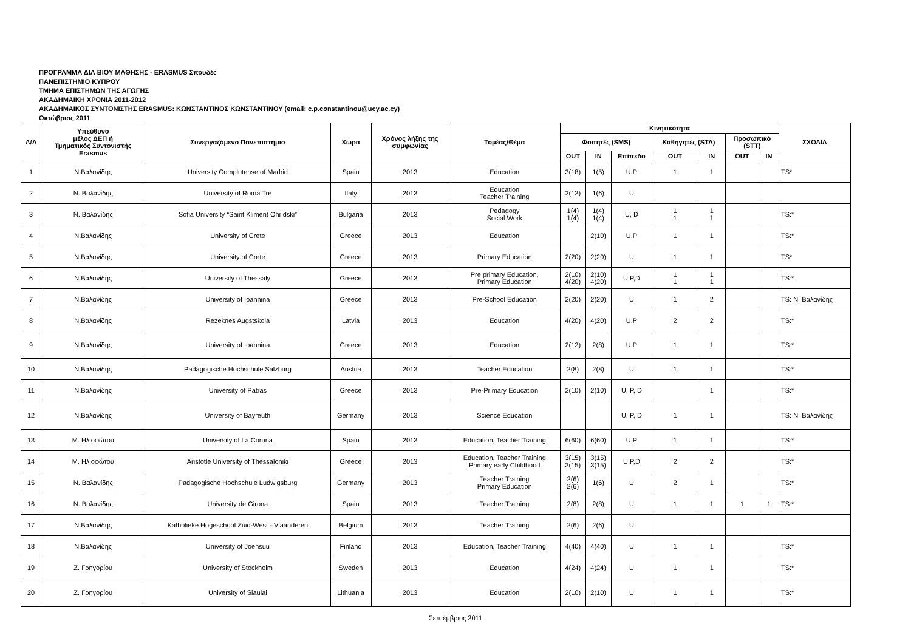ΠΡΟΓΡΑΜΜΑ ΔΙΑ ΒΙΟΥ ΜΑΘΗΣΗΣ - ERASMUS Σπουδές
ΠΑΝΕΠΙΣΤΗΜΙΟ ΚΥΠΡΟΥ
ΤΜΗΜΑ ΕΠΙΣΤΗΜΩΝ ΤΗΣ ΑΓΩΓΗΣ
ΑΚΑΔΗΜΑΙΚΗ ΧΡΟΝΙΑ 2011-2012
ΑΚΑΔΗΜΑΙΚΟΣ ΣΥΝΤΟΝΙΣΤΗΣ ERASMUS: ΚΩΝΣΤΑΝΤΙΝΟΣ ΚΩΝΣΤΑΝΤΙΝΟΥ (email: c.p.constantinou@ucy.ac.cy)
Οκτώβριος 2011
| Α/Α | Υπεύθυνο μέλος ΔΕΠ ή Τμηματικός Συντονιστής Erasmus | Συνεργαζόμενο Πανεπιστήμιο | Χώρα | Χρόνος λήξης της συμφωνίας | Τομέας/Θέμα | Κινητικότητα | | | | | | | ΣΧΟΛΙΑ |
| --- | --- | --- | --- | --- | --- | --- | --- | --- | --- | --- | --- | --- | --- |
| | | | | | | Φοιτητές (SMS) | | | Καθηγητές (STA) | | Προσωπικό (STT) | | |
| | | | | | | OUT | IN | Επίπεδο | OUT | IN | OUT | IN | |
| 1 | Ν.Βαλανίδης | University Complutense of Madrid | Spain | 2013 | Education | 3(18) | 1(5) | U,P | 1 | 1 | | | TS* |
| 2 | Ν. Βαλανίδης | University of Roma Tre | Italy | 2013 | Education Teacher Training | 2(12) | 1(6) | U | | | | | |
| 3 | Ν. Βαλανίδης | Sofia University “Saint Kliment Ohridski” | Bulgaria | 2013 | Pedagogy Social Work | 1(4) 1(4) | 1(4) 1(4) | U, D | 1 1 | 1 1 | | | TS:* |
| 4 | Ν.Βαλανίδης | University of Crete | Greece | 2013 | Education | | 2(10) | U,P | 1 | 1 | | | TS:* |
| 5 | Ν.Βαλανίδης | University of Crete | Greece | 2013 | Primary Education | 2(20) | 2(20) | U | 1 | 1 | | | TS* |
| 6 | Ν.Βαλανίδης | University of Thessaly | Greece | 2013 | Pre primary Education, Primary Education | 2(10) 4(20) | 2(10) 4(20) | U,P,D | 1 1 | 1 1 | | | TS:* |
| 7 | Ν.Βαλανίδης | University of Ioannina | Greece | 2013 | Pre-School Education | 2(20) | 2(20) | U | 1 | 2 | | | TS: Ν. Βαλανίδης |
| 8 | Ν.Βαλανίδης | Rezeknes Augstskola | Latvia | 2013 | Education | 4(20) | 4(20) | U,P | 2 | 2 | | | TS:* |
| 9 | Ν.Βαλανίδης | University of Ioannina | Greece | 2013 | Education | 2(12) | 2(8) | U,P | 1 | 1 | | | TS:* |
| 10 | Ν.Βαλανίδης | Padagogische Hochschule Salzburg | Austria | 2013 | Teacher Education | 2(8) | 2(8) | U | 1 | 1 | | | TS:* |
| 11 | Ν.Βαλανίδης | University of Patras | Greece | 2013 | Pre-Primary Education | 2(10) | 2(10) | U, P, D | | 1 | | | TS:* |
| 12 | Ν.Βαλανίδης | University of Bayreuth | Germany | 2013 | Science Education | | | U, P, D | 1 | 1 | | | TS: Ν. Βαλανίδης |
| 13 | Μ. Ηλιοφώτου | University of La Coruna | Spain | 2013 | Education, Teacher Training | 6(60) | 6(60) | U,P | 1 | 1 | | | TS:* |
| 14 | Μ. Ηλιοφώτου | Aristotle University of Thessaloniki | Greece | 2013 | Education, Teacher Training Primary early Childhood | 3(15) 3(15) | 3(15) 3(15) | U,P,D | 2 | 2 | | | TS:* |
| 15 | Ν. Βαλανίδης | Padagogische Hochschule Ludwigsburg | Germany | 2013 | Teacher Training Primary Education | 2(6) 2(6) | 1(6) | U | 2 | 1 | | | TS:* |
| 16 | Ν. Βαλανίδης | University de Girona | Spain | 2013 | Teacher Training | 2(8) | 2(8) | U | 1 | 1 | 1 | 1 | TS:* |
| 17 | Ν.Βαλανίδης | Katholieke Hogeschool Zuid-West - Vlaanderen | Belgium | 2013 | Teacher Training | 2(6) | 2(6) | U | | | | | |
| 18 | Ν.Βαλανίδης | University of Joensuu | Finland | 2013 | Education, Teacher Training | 4(40) | 4(40) | U | 1 | 1 | | | TS:* |
| 19 | Ζ. Γρηγορίου | University of Stockholm | Sweden | 2013 | Education | 4(24) | 4(24) | U | 1 | 1 | | | TS:* |
| 20 | Ζ. Γρηγορίου | University of Siaulai | Lithuania | 2013 | Education | 2(10) | 2(10) | U | 1 | 1 | | | TS:* |
Σεπτέμβριος 2011